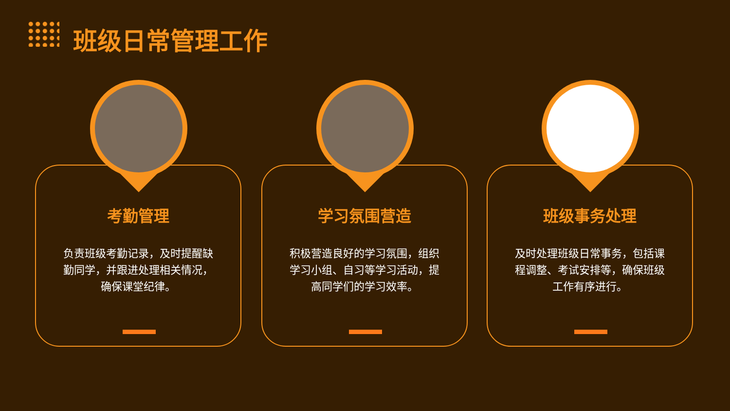班级日常管理工作
考勤管理
负责班级考勤记录，及时提醒缺勤同学，并跟进处理相关情况，确保课堂纪律。
学习氛围营造
积极营造良好的学习氛围，组织学习小组、自习等学习活动，提高同学们的学习效率。
班级事务处理
及时处理班级日常事务，包括课程调整、考试安排等，确保班级工作有序进行。